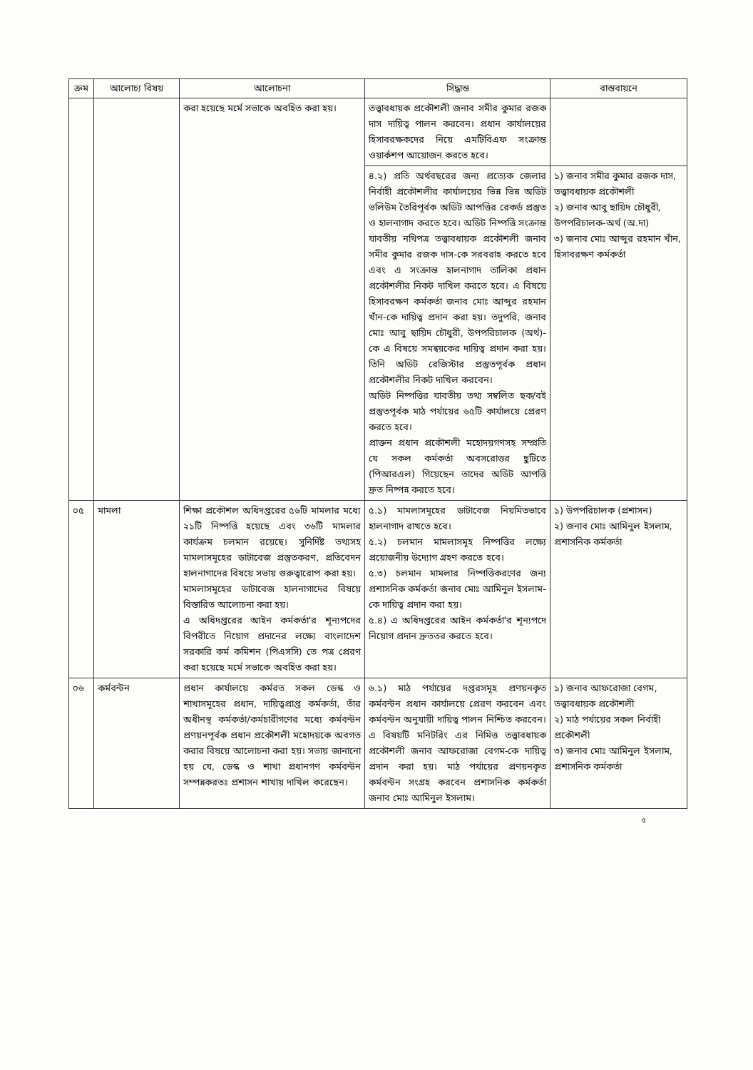| ক্রম | আলোচ্য বিষয় | আলোচনা | সিদ্ধান্ত | বাস্তবায়নে |
| --- | --- | --- | --- | --- |
| | | করা হয়েছে মর্মে সভাকে অবহিত করা হয়। | তত্ত্বাবধায়ক প্রকৌশলী জনাব সমীর কুমার রজক দাস দায়িত্ব পালন করবেন। প্রধান কার্যালয়ের হিসাবরক্ষকদের নিয়ে এমটিবিএফ সংক্রান্ত ওয়ার্কশপ আয়োজন করতে হবে। | |
| | | | ৪.২) প্রতি অর্থবছরের জন্য প্রত্যেক জেলার নির্বাহী প্রকৌশলীর কার্যালয়ের ভিন্ন ভিন্ন অডিট ভলিউম তৈরিপূর্বক অডিট আপত্তির রেকর্ড প্রস্তুত ও হালনাগাদ করতে হবে। অডিট নিষ্পত্তি সংক্রান্ত যাবতীয় নথিপত্র তত্ত্বাবধায়ক প্রকৌশলী জনাব সমীর কুমার রজক দাস-কে সরবরাহ করতে হবে এবং এ সংক্রান্ত হালনাগাদ তালিকা প্রধান প্রকৌশলীর নিকট দাখিল করতে হবে। এ বিষয়ে হিসাবরক্ষণ কর্মকর্তা জনাব মোঃ আব্দুর রহমান খাঁন-কে দায়িত্ব প্রদান করা হয়। তদুপরি, জনাব মোঃ আবু ছায়িদ চৌধুরী, উপপরিচালক (অর্থ)-কে এ বিষয়ে সমন্বয়কের দায়িত্ব প্রদান করা হয়। তিনি অডিট রেজিস্টার প্রস্তুতপূর্বক প্রধান প্রকৌশলীর নিকট দাখিল করবেন। অডিট নিষ্পত্তির যাবতীয় তথ্য সম্বলিত ছক/বই প্রস্তুতপূর্বক মাঠ পর্যায়ের ৬৫টি কার্যালয়ে প্রেরণ করতে হবে। প্রাক্তন প্রধান প্রকৌশলী মহোদয়গণসহ সম্প্রতি যে সকল কর্মকর্তা অবসরোত্তর ছুটিতে (পিআরএল) গিয়েছেন তাদের অডিট আপত্তি দ্রুত নিষ্পন্ন করতে হবে। | ১) জনাব সমীর কুমার রজক দাস, তত্ত্বাবধায়ক প্রকৌশলী ২) জনাব আবু ছায়িদ চৌধুরী, উপপরিচালক-অর্থ (অ.দা) ৩) জনাব মোঃ আব্দুর রহমান খাঁন, হিসাবরক্ষণ কর্মকর্তা |
| ০৫ | মামলা | শিক্ষা প্রকৌশল অধিদপ্তরের ৫৬টি মামলার মধ্যে ২১টি নিষ্পত্তি হয়েছে এবং ৩৬টি মামলার কার্যক্রম চলমান রয়েছে। সুনির্দিষ্ট তথ্যসহ মামলাসমূহের ডাটাবেজ প্রস্তুতকরণ, প্রতিবেদন হালনাগাদের বিষয়ে সভায় গুরুত্বারোপ করা হয়। মামলাসমূহের ডাটাবেজ হালনাগাদের বিষয়ে বিস্তারিত আলোচনা করা হয়। এ অধিদপ্তরের আইন কর্মকর্তা'র শূন্যপদের বিপরীতে নিয়োগ প্রদানের লক্ষ্যে বাংলাদেশ সরকারি কর্ম কমিশন (পিএসসি) তে পত্র প্রেরণ করা হয়েছে মর্মে সভাকে অবহিত করা হয়। | ৫.১) মামলাসমূহের ডাটাবেজ নিয়মিতভাবে হালনাগাদ রাখতে হবে। ৫.২) চলমান মামলাসমূহ নিষ্পত্তির লক্ষ্যে প্রয়োজনীয় উদ্যোগ গ্রহণ করতে হবে। ৫.৩) চলমান মামলার নিষ্পত্তিকরণের জন্য প্রশাসনিক কর্মকর্তা জনাব মোঃ আমিনুল ইসলাম-কে দায়িত্ব প্রদান করা হয়। ৫.৪) এ অধিদপ্তরের আইন কর্মকর্তা'র শূন্যপদে নিয়োগ প্রদান দ্রুততর করতে হবে। | ১) উপপরিচালক (প্রশাসন) ২) জনাব মোঃ আমিনুল ইসলাম, প্রশাসনিক কর্মকর্তা |
| ০৬ | কর্মবন্টন | প্রধান কার্যালয়ে কর্মরত সকল ডেস্ক ও শাখাসমূহের প্রধান, দায়িত্বপ্রাপ্ত কর্মকর্তা, তাঁর অধীনস্থ কর্মকর্তা/কর্মচারীগণের মধ্যে কর্মবন্টন প্রণয়নপূর্বক প্রধান প্রকৌশলী মহোদয়কে অবগত করার বিষয়ে আলোচনা করা হয়। সভায় জানানো হয় যে, ডেস্ক ও শাখা প্রধানগণ কর্মবন্টন সম্পন্নকরতঃ প্রশাসন শাখায় দাখিল করেছেন। | ৬.১) মাঠ পর্যায়ের দপ্তরসমূহ প্রণয়নকৃত কর্মবন্টন প্রধান কার্যালয়ে প্রেরণ করবেন এবং কর্মবন্টন অনুযায়ী দায়িত্ব পালন নিশ্চিত করবেন। এ বিষয়টি মনিটরিং এর নিমিত্ত তত্ত্বাবধায়ক প্রকৌশলী জনাব আফরোজা বেগম-কে দায়িত্ব প্রদান করা হয়। মাঠ পর্যায়ের প্রণয়নকৃত কর্মবন্টন সংগ্রহ করবেন প্রশাসনিক কর্মকর্তা জনাব মোঃ আমিনুল ইসলাম। | ১) জনাব আফরোজা বেগম, তত্ত্বাবধায়ক প্রকৌশলী ২) মাঠ পর্যায়ের সকল নির্বাহী প্রকৌশলী ৩) জনাব মোঃ আমিনুল ইসলাম, প্রশাসনিক কর্মকর্তা |
৫